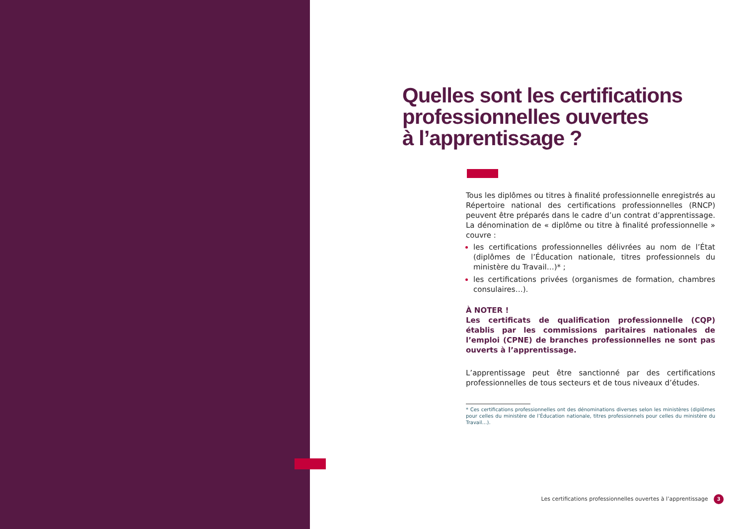Quelles sont les certifications professionnelles ouvertes
à l’apprentissage ?
Tous les diplômes ou titres à finalité professionnelle enregistrés au Répertoire national des certifications professionnelles (RNCP) peuvent être préparés dans le cadre d’un contrat d’apprentissage. La dénomination de « diplôme ou titre à finalité professionnelle » couvre :
les certifications professionnelles délivrées au nom de l’État (diplômes de l’Éducation nationale, titres professionnels du ministère du Travail…)* ;
les certifications privées (organismes de formation, chambres consulaires…).
À NOTER !
Les certificats de qualification professionnelle (CQP) établis par les commissions paritaires nationales de l’emploi (CPNE) de branches professionnelles ne sont pas ouverts à l’apprentissage.
L’apprentissage peut être sanctionné par des certifications professionnelles de tous secteurs et de tous niveaux d’études.
* Ces certifications professionnelles ont des dénominations diverses selon les ministères (diplômes pour celles du ministère de l’Éducation nationale, titres professionnels pour celles du ministère du Travail…).
Les certifications professionnelles ouvertes à l’apprentissage 3